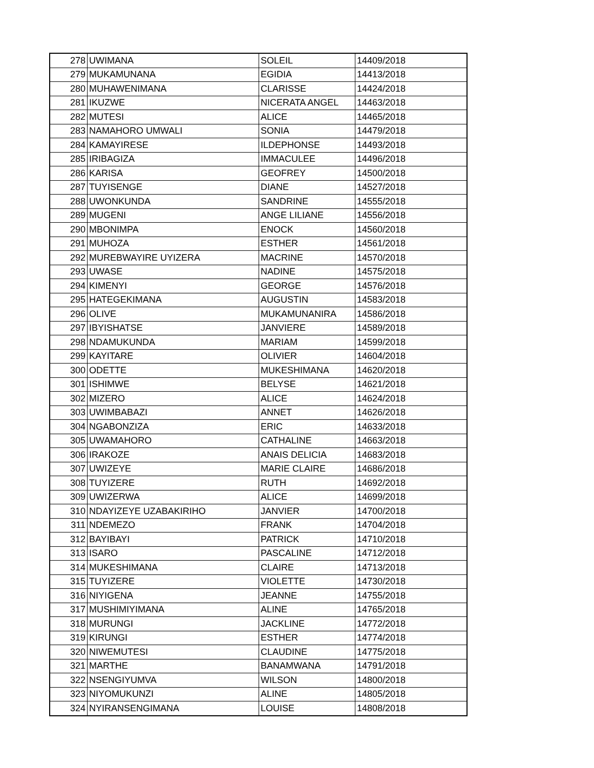| 278 | UWIMANA | SOLEIL | 14409/2018 |
| 279 | MUKAMUNANA | EGIDIA | 14413/2018 |
| 280 | MUHAWENIMANA | CLARISSE | 14424/2018 |
| 281 | IKUZWE | NICERATA ANGEL | 14463/2018 |
| 282 | MUTESI | ALICE | 14465/2018 |
| 283 | NAMAHORO UMWALI | SONIA | 14479/2018 |
| 284 | KAMAYIRESE | ILDEPHONSE | 14493/2018 |
| 285 | IRIBAGIZA | IMMACULEE | 14496/2018 |
| 286 | KARISA | GEOFREY | 14500/2018 |
| 287 | TUYISENGE | DIANE | 14527/2018 |
| 288 | UWONKUNDA | SANDRINE | 14555/2018 |
| 289 | MUGENI | ANGE LILIANE | 14556/2018 |
| 290 | MBONIMPA | ENOCK | 14560/2018 |
| 291 | MUHOZA | ESTHER | 14561/2018 |
| 292 | MUREBWAYIRE UYIZERA | MACRINE | 14570/2018 |
| 293 | UWASE | NADINE | 14575/2018 |
| 294 | KIMENYI | GEORGE | 14576/2018 |
| 295 | HATEGEKIMANA | AUGUSTIN | 14583/2018 |
| 296 | OLIVE | MUKAMUNANIRA | 14586/2018 |
| 297 | IBYISHATSE | JANVIERE | 14589/2018 |
| 298 | NDAMUKUNDA | MARIAM | 14599/2018 |
| 299 | KAYITARE | OLIVIER | 14604/2018 |
| 300 | ODETTE | MUKESHIMANA | 14620/2018 |
| 301 | ISHIMWE | BELYSE | 14621/2018 |
| 302 | MIZERO | ALICE | 14624/2018 |
| 303 | UWIMBABAZI | ANNET | 14626/2018 |
| 304 | NGABONZIZA | ERIC | 14633/2018 |
| 305 | UWAMAHORO | CATHALINE | 14663/2018 |
| 306 | IRAKOZE | ANAIS DELICIA | 14683/2018 |
| 307 | UWIZEYE | MARIE CLAIRE | 14686/2018 |
| 308 | TUYIZERE | RUTH | 14692/2018 |
| 309 | UWIZERWA | ALICE | 14699/2018 |
| 310 | NDAYIZEYE UZABAKIRIHO | JANVIER | 14700/2018 |
| 311 | NDEMEZO | FRANK | 14704/2018 |
| 312 | BAYIBAYI | PATRICK | 14710/2018 |
| 313 | ISARO | PASCALINE | 14712/2018 |
| 314 | MUKESHIMANA | CLAIRE | 14713/2018 |
| 315 | TUYIZERE | VIOLETTE | 14730/2018 |
| 316 | NIYIGENA | JEANNE | 14755/2018 |
| 317 | MUSHIMIYIMANA | ALINE | 14765/2018 |
| 318 | MURUNGI | JACKLINE | 14772/2018 |
| 319 | KIRUNGI | ESTHER | 14774/2018 |
| 320 | NIWEMUTESI | CLAUDINE | 14775/2018 |
| 321 | MARTHE | BANAMWANA | 14791/2018 |
| 322 | NSENGIYUMVA | WILSON | 14800/2018 |
| 323 | NIYOMUKUNZI | ALINE | 14805/2018 |
| 324 | NYIRANSENGIMANA | LOUISE | 14808/2018 |